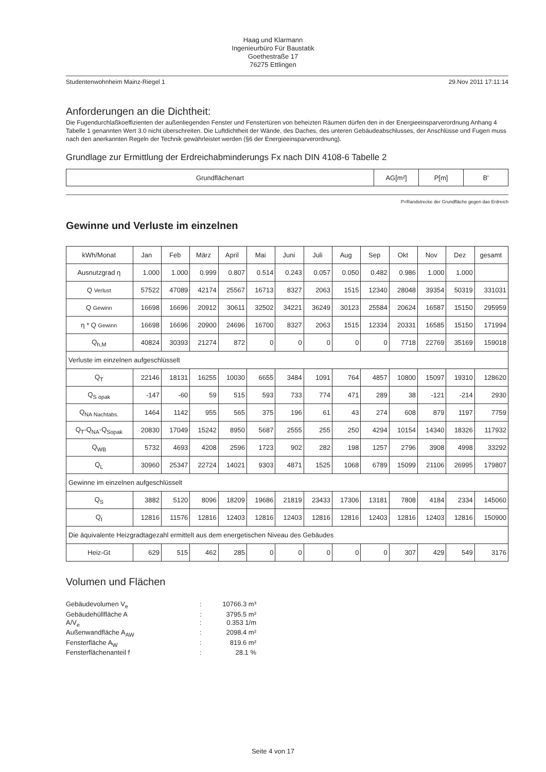Haag und Klarmann
Ingenieurbüro Für Baustatik
Goethestraße 17
76275 Ettlingen
Studentenwohnheim Mainz-Riegel 1 29.Nov 2011 17:11:14
Anforderungen an die Dichtheit:
Die Fugendurchlaßkoeffizienten der außenliegenden Fenster und Fenstertüren von beheizten Räumen dürfen den in der Energieeinsparverordnung Anhang 4 Tabelle 1 genannten Wert 3.0 nicht überschreiten. Die Luftdichtheit der Wände, des Daches, des unteren Gebäudeabschlusses, der Anschlüsse und Fugen muss nach den anerkannten Regeln der Technik gewährleistet werden (§6 der Energieeinsparverordnung).
Grundlage zur Ermittlung der Erdreichabminderungs Fx nach DIN 4108-6 Tabelle 2
| Grundflächenart | AG[m²] | P[m] | B' |
| --- | --- | --- | --- |
P=Randstrecke der Grundfläche gegen das Erdreich
Gewinne und Verluste im einzelnen
| kWh/Monat | Jan | Feb | März | April | Mai | Juni | Juli | Aug | Sep | Okt | Nov | Dez | gesamt |
| Ausnutzgrad η | 1.000 | 1.000 | 0.999 | 0.807 | 0.514 | 0.243 | 0.057 | 0.050 | 0.482 | 0.986 | 1.000 | 1.000 | |
| Q Verlust | 57522 | 47089 | 42174 | 25567 | 16713 | 8327 | 2063 | 1515 | 12340 | 28048 | 39354 | 50319 | 331031 |
| Q Gewinn | 16698 | 16696 | 20912 | 30611 | 32502 | 34221 | 36249 | 30123 | 25584 | 20624 | 16587 | 15150 | 295959 |
| η * Q Gewinn | 16698 | 16696 | 20900 | 24696 | 16700 | 8327 | 2063 | 1515 | 12334 | 20331 | 16585 | 15150 | 171994 |
| Q<sub>h,M</sub> | 40824 | 30393 | 21274 | 872 | 0 | 0 | 0 | 0 | 0 | 7718 | 22769 | 35169 | 159018 |
| Verluste im einzelnen aufgeschlüsselt | | | | | | | | | | | | | |
| Q<sub>T</sub> | 22146 | 18131 | 16255 | 10030 | 6655 | 3484 | 1091 | 764 | 4857 | 10800 | 15097 | 19310 | 128620 |
| Q<sub>S opak</sub> | -147 | -60 | 59 | 515 | 593 | 733 | 774 | 471 | 289 | 38 | -121 | -214 | 2930 |
| Q<sub>NA Nachtabs.</sub> | 1464 | 1142 | 955 | 565 | 375 | 196 | 61 | 43 | 274 | 608 | 879 | 1197 | 7759 |
| Q<sub>T</sub>-Q<sub>NA</sub>-Q<sub>Sopak</sub> | 20830 | 17049 | 15242 | 8950 | 5687 | 2555 | 255 | 250 | 4294 | 10154 | 14340 | 18326 | 117932 |
| Q<sub>WB</sub> | 5732 | 4693 | 4208 | 2596 | 1723 | 902 | 282 | 198 | 1257 | 2796 | 3908 | 4998 | 33292 |
| Q<sub>L</sub> | 30960 | 25347 | 22724 | 14021 | 9303 | 4871 | 1525 | 1068 | 6789 | 15099 | 21106 | 26995 | 179807 |
| Gewinne im einzelnen aufgeschlüsselt | | | | | | | | | | | | | |
| Q<sub>S</sub> | 3882 | 5120 | 8096 | 18209 | 19686 | 21819 | 23433 | 17306 | 13181 | 7808 | 4184 | 2334 | 145060 |
| Q<sub>I</sub> | 12816 | 11576 | 12816 | 12403 | 12816 | 12403 | 12816 | 12816 | 12403 | 12816 | 12403 | 12816 | 150900 |
| Die äquivalente Heizgradtagezahl ermittelt aus dem energetischen Niveau des Gebäudes | | | | | | | | | | | | | |
| Heiz-Gt | 629 | 515 | 462 | 285 | 0 | 0 | 0 | 0 | 0 | 307 | 429 | 549 | 3176 |
Volumen und Flächen
Gebäudevolumen V<sub>e</sub>: 10766.3 m³ Gebäudehüllfläche A: 3795.5 m² A/V<sub>e</sub>: 0.353 1/m Außenwandfläche A<sub>AW</sub>: 2098.4 m² Fensterfläche A<sub>W</sub>: 819.6 m² Fensterflächenanteil f: 28.1 %
Seite 4 von 17